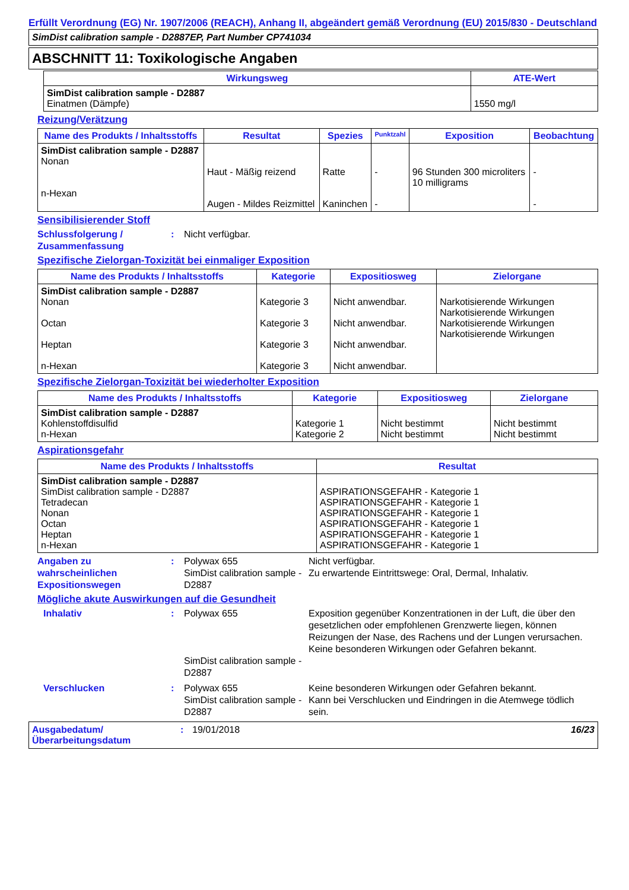Erfüllt Verordnung (EG) Nr. 1907/2006 (REACH), Anhang II, abgeändert gemäß Verordnung (EU) 2015/830 - Deutschland
SimDist calibration sample - D2887EP, Part Number CP741034
ABSCHNITT 11: Toxikologische Angaben
| Wirkungsweg | ATE-Wert |
| --- | --- |
| SimDist calibration sample - D2887 Einatmen (Dämpfe) | 1550 mg/l |
Reizung/Verätzung
| Name des Produkts / Inhaltsstoffs | Resultat | Spezies | Punktzahl | Exposition | Beobachtung |
| --- | --- | --- | --- | --- | --- |
| SimDist calibration sample - D2887 Nonan n-Hexan | Haut - Mäßig reizend Augen - Mildes Reizmittel | Ratte Kaninchen | - - | 96 Stunden 300 microliters 10 milligrams | - - |
Sensibilisierender Stoff
Schlussfolgerung / Zusammenfassung
: Nicht verfügbar.
Spezifische Zielorgan-Toxizität bei einmaliger Exposition
| Name des Produkts / Inhaltsstoffs | Kategorie | Expositiosweg | Zielorgane |
| --- | --- | --- | --- |
| SimDist calibration sample - D2887 Nonan Octan Heptan n-Hexan | Kategorie 3 Kategorie 3 Kategorie 3 Kategorie 3 | Nicht anwendbar. Nicht anwendbar. Nicht anwendbar. Nicht anwendbar. | Narkotisierende Wirkungen Narkotisierende Wirkungen Narkotisierende Wirkungen Narkotisierende Wirkungen |
Spezifische Zielorgan-Toxizität bei wiederholter Exposition
| Name des Produkts / Inhaltsstoffs | Kategorie | Expositiosweg | Zielorgane |
| --- | --- | --- | --- |
| SimDist calibration sample - D2887 Kohlenstoffdisulfid n-Hexan | Kategorie 1 Kategorie 2 | Nicht bestimmt Nicht bestimmt | Nicht bestimmt Nicht bestimmt |
Aspirationsgefahr
| Name des Produkts / Inhaltsstoffs | Resultat |
| --- | --- |
| SimDist calibration sample - D2887 SimDist calibration sample - D2887 Tetradecan Nonan Octan Heptan n-Hexan | ASPIRATIONSGEFAHR - Kategorie 1 ASPIRATIONSGEFAHR - Kategorie 1 ASPIRATIONSGEFAHR - Kategorie 1 ASPIRATIONSGEFAHR - Kategorie 1 ASPIRATIONSGEFAHR - Kategorie 1 ASPIRATIONSGEFAHR - Kategorie 1 |
Angaben zu wahrscheinlichen Expositionswegen
: Polywax 655
SimDist calibration sample - D2887
Nicht verfügbar.
Zu erwartende Eintrittswege: Oral, Dermal, Inhalativ.
Mögliche akute Auswirkungen auf die Gesundheit
Inhalativ : Polywax 655
SimDist calibration sample - D2887
Exposition gegenüber Konzentrationen in der Luft, die über den gesetzlichen oder empfohlenen Grenzwerte liegen, können Reizungen der Nase, des Rachens und der Lungen verursachen.
Keine besonderen Wirkungen oder Gefahren bekannt.
Verschlucken : Polywax 655
SimDist calibration sample - D2887
Keine besonderen Wirkungen oder Gefahren bekannt.
Kann bei Verschlucken und Eindringen in die Atemwege tödlich sein.
Ausgabedatum/ Überarbeitungsdatum
: 19/01/2018 16/23